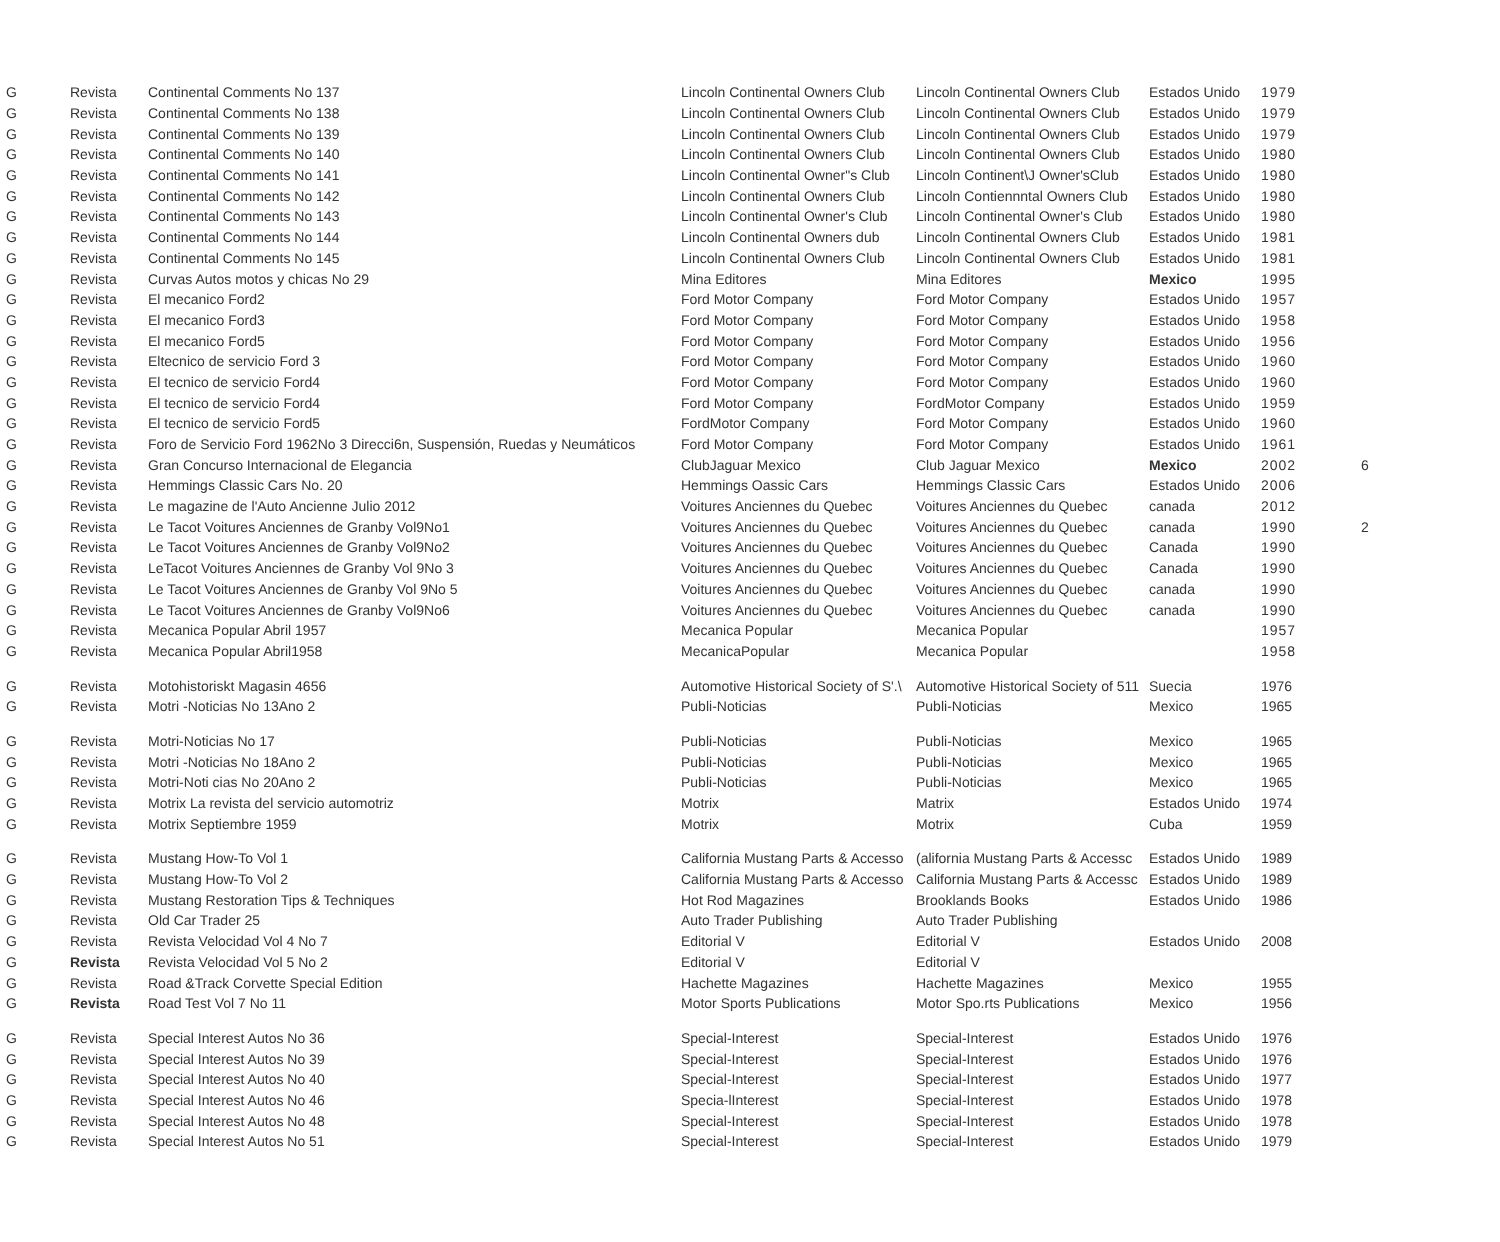| G | Revista | Continental Comments No 137 | Lincoln Continental Owners Club | Lincoln Continental Owners Club | Estados Unido | 1979 | |
| G | Revista | Continental Comments No 138 | Lincoln Continental Owners Club | Lincoln Continental Owners Club | Estados Unido | 1979 | |
| G | Revista | Continental Comments No 139 | Lincoln Continental Owners Club | Lincoln Continental Owners Club | Estados Unido | 1979 | |
| G | Revista | Continental Comments No 140 | Lincoln Continental Owners Club | Lincoln Continental Owners Club | Estados Unido | 1980 | |
| G | Revista | Continental Comments No 141 | Lincoln Continental Owner"s Club | Lincoln Continent\J Owner'sClub | Estados Unido | 1980 | |
| G | Revista | Continental Comments No 142 | Lincoln Continental Owners Club | Lincoln Contiennntal Owners Club | Estados Unido | 1980 | |
| G | Revista | Continental Comments No 143 | Lincoln Continental Owner's Club | Lincoln Continental Owner's Club | Estados Unido | 1980 | |
| G | Revista | Continental Comments No 144 | Lincoln Continental Owners dub | Lincoln Continental Owners Club | Estados Unido | 1981 | |
| G | Revista | Continental Comments No 145 | Lincoln Continental Owners Club | Lincoln Continental Owners Club | Estados Unido | 1981 | |
| G | Revista | Curvas Autos motos y chicas No 29 | Mina Editores | Mina Editores | Mexico | 1995 | |
| G | Revista | El mecanico Ford2 | Ford Motor Company | Ford Motor Company | Estados Unido | 1957 | |
| G | Revista | El mecanico Ford3 | Ford Motor Company | Ford Motor Company | Estados Unido | 1958 | |
| G | Revista | El mecanico Ford5 | Ford Motor Company | Ford Motor Company | Estados Unido | 1956 | |
| G | Revista | Eltecnico de servicio Ford 3 | Ford Motor Company | Ford Motor Company | Estados Unido | 1960 | |
| G | Revista | El tecnico de servicio Ford4 | Ford Motor Company | Ford Motor Company | Estados Unido | 1960 | |
| G | Revista | El tecnico de servicio Ford4 | Ford Motor Company | FordMotor Company | Estados Unido | 1959 | |
| G | Revista | El tecnico de servicio Ford5 | FordMotor Company | Ford Motor Company | Estados Unido | 1960 | |
| G | Revista | Foro de Servicio Ford 1962No 3 Direcci6n, Suspensión, Ruedas y Neumáticos | Ford Motor Company | Ford Motor Company | Estados Unido | 1961 | |
| G | Revista | Gran Concurso Internacional de Elegancia | ClubJaguar Mexico | Club Jaguar Mexico | Mexico | 2002 | 6 |
| G | Revista | Hemmings Classic Cars No. 20 | Hemmings Oassic Cars | Hemmings Classic Cars | Estados Unido | 2006 | |
| G | Revista | Le magazine de l'Auto Ancienne Julio 2012 | Voitures Anciennes du Quebec | Voitures Anciennes du Quebec | canada | 2012 | |
| G | Revista | Le Tacot Voitures Anciennes de Granby Vol9No1 | Voitures Anciennes du Quebec | Voitures Anciennes du Quebec | canada | 1990 | 2 |
| G | Revista | Le Tacot Voitures Anciennes de Granby Vol9No2 | Voitures Anciennes du Quebec | Voitures Anciennes du Quebec | Canada | 1990 | |
| G | Revista | LeTacot Voitures Anciennes de Granby Vol 9No 3 | Voitures Anciennes du Quebec | Voitures Anciennes du Quebec | Canada | 1990 | |
| G | Revista | Le Tacot Voitures Anciennes de Granby Vol 9No 5 | Voitures Anciennes du Quebec | Voitures Anciennes du Quebec | canada | 1990 | |
| G | Revista | Le Tacot Voitures Anciennes de Granby Vol9No6 | Voitures Anciennes du Quebec | Voitures Anciennes du Quebec | canada | 1990 | |
| G | Revista | Mecanica Popular Abril 1957 | Mecanica Popular | Mecanica Popular | | 1957 | |
| G | Revista | Mecanica Popular Abril1958 | MecanicaPopular | Mecanica Popular | | 1958 | |
| G | Revista | Motohistoriskt Magasin 4656 | Automotive Historical Society of S'.\ | Automotive Historical Society of 511 | Suecia | 1976 | |
| G | Revista | Motri -Noticias No 13Ano 2 | Publi-Noticias | Publi-Noticias | Mexico | 1965 | |
| G | Revista | Motri-Noticias No 17 | Publi-Noticias | Publi-Noticias | Mexico | 1965 | |
| G | Revista | Motri -Noticias No 18Ano 2 | Publi-Noticias | Publi-Noticias | Mexico | 1965 | |
| G | Revista | Motri-Noti cias No 20Ano 2 | Publi-Noticias | Publi-Noticias | Mexico | 1965 | |
| G | Revista | Motrix La revista del servicio automotriz | Motrix | Matrix | Estados Unido | 1974 | |
| G | Revista | Motrix Septiembre 1959 | Motrix | Motrix | Cuba | 1959 | |
| G | Revista | Mustang How-To Vol 1 | California Mustang Parts & Accesso | (alifornia Mustang Parts & Accessc | Estados Unido | 1989 | |
| G | Revista | Mustang How-To Vol 2 | California Mustang Parts & Accesso | California Mustang Parts & Accessc | Estados Unido | 1989 | |
| G | Revista | Mustang Restoration Tips & Techniques | Hot Rod Magazines | Brooklands Books | Estados Unido | 1986 | |
| G | Revista | Old Car Trader 25 | Auto Trader Publishing | Auto Trader Publishing | | | |
| G | Revista | Revista Velocidad Vol 4 No 7 | Editorial V | Editorial V | Estados Unido | 2008 | |
| G | Revista | Revista Velocidad Vol 5 No 2 | Editorial V | Editorial V | | | |
| G | Revista | Road &Track Corvette Special Edition | Hachette Magazines | Hachette Magazines | Mexico | 1955 | |
| G | Revista | Road Test Vol 7 No 11 | Motor Sports Publications | Motor Spo.rts Publications | Mexico | 1956 | |
| G | Revista | Special Interest Autos No 36 | Special-Interest | Special-Interest | Estados Unido | 1976 | |
| G | Revista | Special Interest Autos No 39 | Special-Interest | Special-Interest | Estados Unido | 1976 | |
| G | Revista | Special Interest Autos No 40 | Special-Interest | Special-Interest | Estados Unido | 1977 | |
| G | Revista | Special Interest Autos No 46 | Specia-lInterest | Special-Interest | Estados Unido | 1978 | |
| G | Revista | Special Interest Autos No 48 | Special-Interest | Special-Interest | Estados Unido | 1978 | |
| G | Revista | Special Interest Autos No 51 | Special-Interest | Special-Interest | Estados Unido | 1979 | |